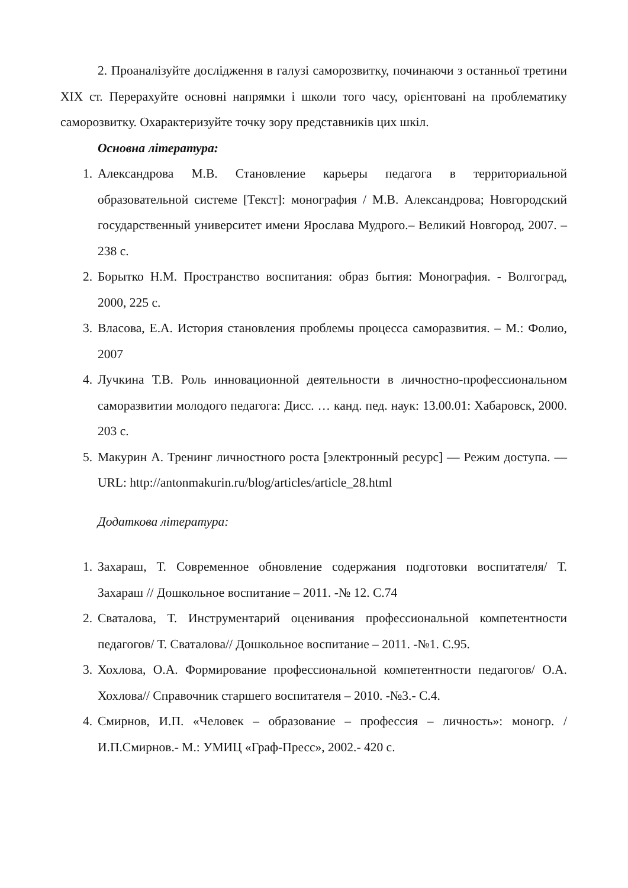2. Проаналізуйте дослідження в галузі саморозвитку, починаючи з останньої третини XIX ст. Перерахуйте основні напрямки і школи того часу, орієнтовані на проблематику саморозвитку. Охарактеризуйте точку зору представників цих шкіл.
Основна література:
1. Александрова М.В. Становление карьеры педагога в территориальной образовательной системе [Текст]: монография / М.В. Александрова; Новгородский государственный университет имени Ярослава Мудрого.– Великий Новгород, 2007. – 238 с.
2. Борытко Н.М. Пространство воспитания: образ бытия: Монография. - Волгоград, 2000, 225 с.
3. Власова, Е.А. История становления проблемы процесса саморазвития. – М.: Фолио, 2007
4. Лучкина Т.В. Роль инновационной деятельности в личностно-профессиональном саморазвитии молодого педагога: Дисс. … канд. пед. наук: 13.00.01: Хабаровск, 2000. 203 с.
5. Макурин А. Тренинг личностного роста [электронный ресурс] — Режим доступа. — URL: http://antonmakurin.ru/blog/articles/article_28.html
Додаткова література:
1. Захараш, Т. Современное обновление содержания подготовки воспитателя/ Т. Захараш // Дошкольное воспитание – 2011. -№ 12. С.74
2. Сваталова, Т. Инструментарий оценивания профессиональной компетентности педагогов/ Т. Сваталова// Дошкольное воспитание – 2011. -№1. С.95.
3. Хохлова, О.А. Формирование профессиональной компетентности педагогов/ О.А. Хохлова// Справочник старшего воспитателя – 2010. -№3.- С.4.
4. Смирнов, И.П. «Человек – образование – профессия – личность»: моногр. / И.П.Смирнов.- М.: УМИЦ «Граф-Пресс», 2002.- 420 с.